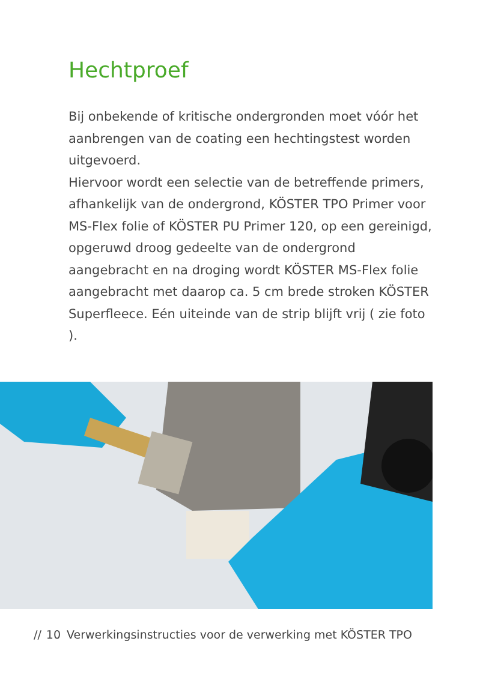Hechtproef
Bij onbekende of kritische ondergronden moet vóór het aanbrengen van de coating een hechtingstest worden uitgevoerd.
Hiervoor wordt een selectie van de betreffende primers, afhankelijk van de ondergrond, KÖSTER TPO Primer voor MS-Flex folie of KÖSTER PU Primer 120, op een gereinigd, opgeruwd droog gedeelte van de ondergrond aangebracht en na droging wordt KÖSTER MS-Flex folie aangebracht met daarop ca. 5 cm brede stroken KÖSTER Superfleece. Eén uiteinde van de strip blijft vrij ( zie foto ).
// 10 Verwerkingsinstructies voor de verwerking met KÖSTER TPO